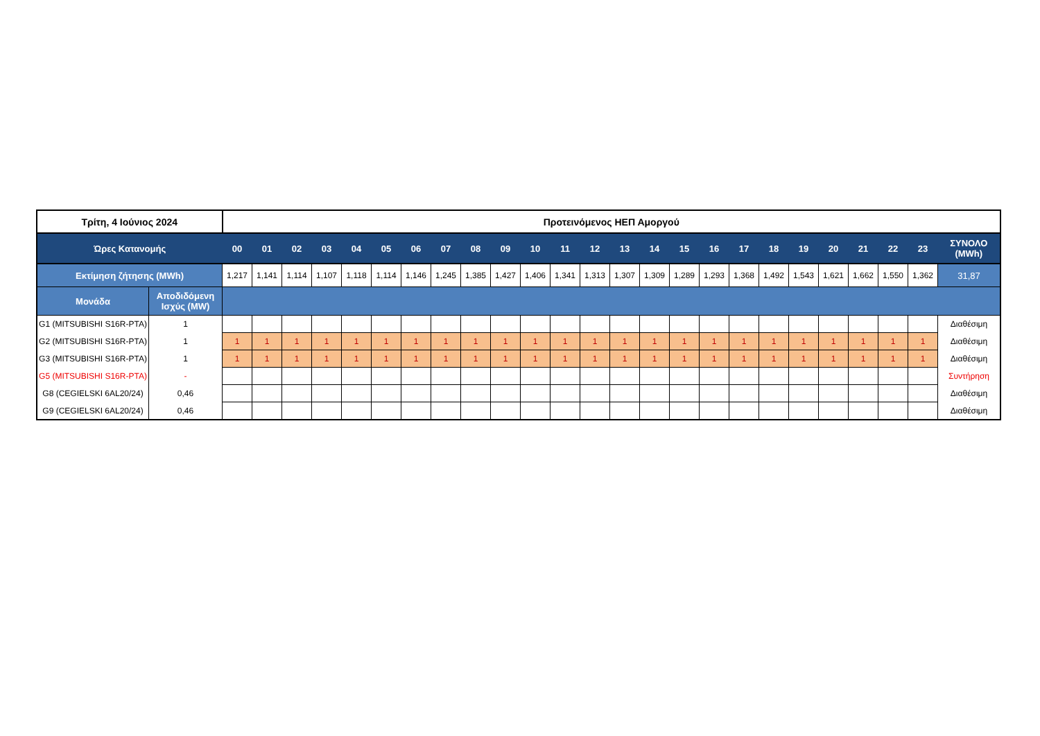| Τρίτη, 4 Ιούνιος 2024 | | Προτεινόμενος ΗΕΠ Αμοργού | | | | | | | | | | | | | | | | | | | | | | | | |
| Ώρες Κατανομής | | 00 | 01 | 02 | 03 | 04 | 05 | 06 | 07 | 08 | 09 | 10 | 11 | 12 | 13 | 14 | 15 | 16 | 17 | 18 | 19 | 20 | 21 | 22 | 23 | ΣΥΝΟΛΟ (MWh) |
| Εκτίμηση ζήτησης (MWh) | | 1,217 | 1,141 | 1,114 | 1,107 | 1,118 | 1,114 | 1,146 | 1,245 | 1,385 | 1,427 | 1,406 | 1,341 | 1,313 | 1,307 | 1,309 | 1,289 | 1,293 | 1,368 | 1,492 | 1,543 | 1,621 | 1,662 | 1,550 | 1,362 | 31,87 |
| Μονάδα | Αποδιδόμενη Ισχύς (MW) | | | | | | | | | | | | | | | | | | | | | | | | | |
| G1 (MITSUBISHI S16R-PTA) | 1 | | | | | | | | | | | | | | | | | | | | | | | | | Διαθέσιμη |
| G2 (MITSUBISHI S16R-PTA) | 1 | 1 | 1 | 1 | 1 | 1 | 1 | 1 | 1 | 1 | 1 | 1 | 1 | 1 | 1 | 1 | 1 | 1 | 1 | 1 | 1 | 1 | 1 | 1 | 1 | Διαθέσιμη |
| G3 (MITSUBISHI S16R-PTA) | 1 | 1 | 1 | 1 | 1 | 1 | 1 | 1 | 1 | 1 | 1 | 1 | 1 | 1 | 1 | 1 | 1 | 1 | 1 | 1 | 1 | 1 | 1 | 1 | 1 | Διαθέσιμη |
| G5 (MITSUBISHI S16R-PTA) | - | | | | | | | | | | | | | | | | | | | | | | | | | Συντήρηση |
| G8 (CEGIELSKI 6AL20/24) | 0,46 | | | | | | | | | | | | | | | | | | | | | | | | | Διαθέσιμη |
| G9 (CEGIELSKI 6AL20/24) | 0,46 | | | | | | | | | | | | | | | | | | | | | | | | | Διαθέσιμη |